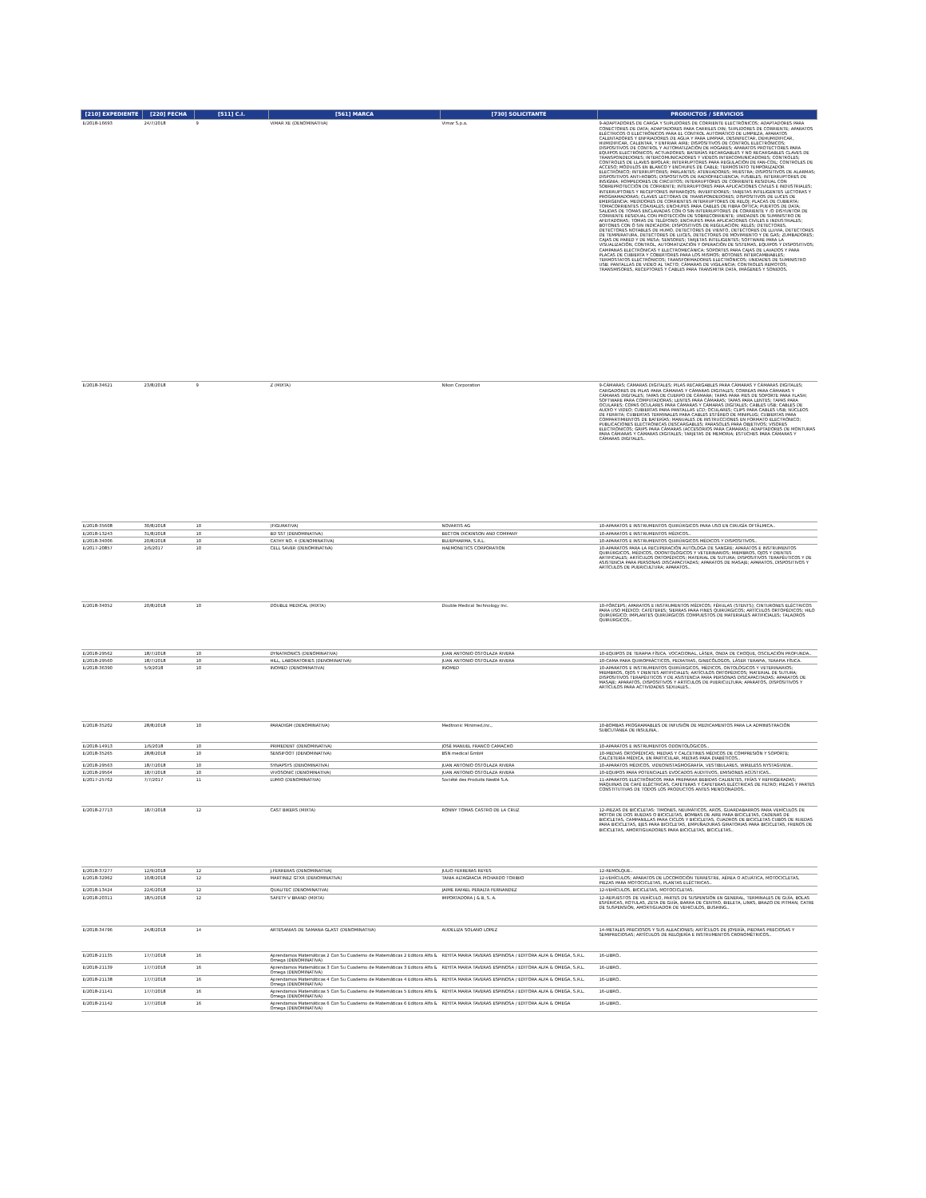| [210] EXPEDIENTE | [220] FECHA | [511] C.I. | [561] MARCA | [730] SOLICITANTE | PRODUCTOS / SERVICIOS |
| --- | --- | --- | --- | --- | --- |
| E/2018-16693 | 24/7/2018 | 9 | VIMAR XE (DENOMINATIVA) | Vimar S.p.a. | 9-ADAPTADORES DE CARGA Y SUPLIDORES DE CORRIENTE ELECTRÓNICOS; ADAPTADORES PARA CONECTORES DE DATA; ADAPTADORES PARA CARRILES DIN; SUPLIDORES DE CORRIENTE; APARATOS ELÉCTRICOS O ELECTRÓNICOS PARA EL CONTROL AUTOMÁTICO DE LIMPIEZA, APARATOS CALENTADORES Y ENFRIADORES DE AGUA Y PARA LIMPIAR, DESINFECTAR, DEHUMIDIFICAR, HUMIDIFICAR, CALENTAR, Y ENFRIAR AIRE; DISPOSITIVOS DE CONTROL ELECTRÓNICOS; DISPOSITIVOS DE CONTROL Y AUTOMATIZACIÓN DE HOGARES; APARATOS PROTECTORES PARA EQUIPOS ELECTRÓNICOS; ACTUADORES; BATERÍAS RECARGABLES Y NO RECARGABLES CLAVES DE TRANSPONDEDORES; INTERCOMUNICADORES Y VIDEOS INTERCOMUNICADORES; CONTROLES; CONTROLES DE LLAVES BIPOLAR; INTERRUPTORES PARA REGULACIÓN DE FAN-COIL; CONTROLES DE ACCESO; MÓDULOS EN BLANCO Y ENCHUFES DE CABLE; TERMOSTATO TEMPORIZADOR ELECTRÓNICO; INTERRUPTORES; PARLANTES; ATENUADORES; MUESTRA; DISPOSITIVOS DE ALARMAS; DISPOSITIVOS ANTI-ROBOS; DISPOSITIVOS DE RADIOFRECUENCIA; FUSIBLES; INTERRUPTORES DE INSIGNIA; ROMPEDORES DE CIRCUITOS; INTERRUPTORES DE CORRIENTE RESIDUAL CON SOBREPROTECCIÓN DE CORRIENTE; INTERRUPTORES PARA APLICACIONES CIVILES E INDUSTRIALES; INTERRUPTORES Y RECEPTORES INFRAROJOS; INVERTIDORES; TARJETAS INTELIGENTES LECTORAS Y PROGRAMADORAS; CLAVES LECTORAS DE TRANSPONDEDORES; DISPOSITIVOS DE LUCES DE EMERGENCIA; MEDIDORES DE CORRIENTES INTERRUPTORES DE RELOJ; PLACAS DE CUBIERTA; TOMACORRIENTES COAXIALES; ENCHUFES PARA CABLES DE FIBRA ÓPTICA; PUERTOS DE DATA; SALIDAS DE TOMAS ENCLAVADAS CON O SIN INTERRUPTORES DE CORRIENTE Y /O DISYUNTOR DE CORRIENTE RESIDUAL CON PROTECCIÓN DE SOBRECORRIENTE; UNIDADES DE SUMINISTRO DE AFEITADORAS; TOMAS DE TELÉFONO; ENCHUFES PARA APLICACIONES CIVILES E INDUSTRIALES; BOTONES CON Ó SIN INDICADOR; DISPOSITIVOS DE REGULACIÓN; RELÉS; DETECTORES, DETECTORES NOTABLES DE HUMO, DETECTORES DE VIENTO, DETECTORES DE LLUVIA, DETECTORES DE TEMPERATURA, DETECTORES DE LUCES, DETECTORES DE MOVIMIENTO Y DE GAS; ZUMBADORES; CAJAS DE PARED Y DE MESA; SENSORES; TARJETAS INTELIGENTES; SOFTWARE PARA LA VISUALIZACIÓN, CONTROL, AUTOMATIZACIÓN Y OPERACIÓN DE SISTEMAS, EQUIPOS Y DISPOSITIVOS; CAMPANAS ELECTRÓNICAS Y ELECTROMECÁNICA; SOPORTES PARA CAJAS DE LAVADOS Y PARA PLACAS DE CUBIERTA Y COBERTORES PARA LOS MISMOS; BOTONES INTERCAMBIABLES; TERMOSTATOS ELECTRÓNICOS; TRANSFORMADORES ELECTRÓNICOS; UNIDADES DE SUMINISTRO USB; PANTALLAS DE VIDEO AL TACTO; CÁMARAS DE VIGILANCIA; CONTROLES REMOTOS; TRANSMISORES, RECEPTORES Y CABLES PARA TRANSMITIR DATA, IMÁGENES Y SONIDOS. |
| E/2018-34621 | 23/8/2018 | 9 | Z (MIXTA) | Nikon Corporation | 9-CÁMARAS; CÁMARAS DIGITALES; PILAS RECARGABLES PARA CÁMARAS Y CÁMARAS DIGITALES; CARGADORES DE PILAS PARA CÁMARAS Y CÁMARAS DIGITALES; CORREAS PARA CÁMARAS Y CÁMARAS DIGITALES; TAPAS DE CUERPO DE CÁMARA; TAPAS PARA PIES DE SOPORTE PARA FLASH; SOFTWARE PARA COMPUTADORAS; LENTES PARA CÁMARAS; TAPAS PARA LENTES; TAPAS PARA OCULARES; COPAS OCULARES PARA CÁMARAS Y CÁMARAS DIGITALES; CABLES USB; CABLES DE AUDIO Y VIDEO; CUBIERTAS PARA PANTALLAS LCD; OCULARES; CLIPS PARA CABLES USB; NÚCLEOS DE FERRITA; CUBIERTAS TERMINALES PARA CABLES ESTÉREO DE MINIPLUG; CUBIERTAS PARA COMPARTIMIENTOS DE BATERÍAS; MANUALES DE INSTRUCCIONES EN FORMATO ELECTRÓNICO; PUBLICACIONES ELECTRÓNICAS DESCARGABLES; PARASOLES PARA OBJETIVOS; VISORES ELECTRÓNICOS; GRIPS PARA CÁMARAS (ACCESORIOS PARA CÁMARAS); ADAPTADORES DE MONTURAS PARA CÁMARAS Y CÁMARAS DIGITALES; TARJETAS DE MEMORIA; ESTUCHES PARA CÁMARAS Y CÁMARAS DIGITALES.. |
| E/2018-35608 | 30/8/2018 | 10 | (FIGURATIVA) | NOVARTIS AG | 10-APARATOS E INSTRUMENTOS QUIRÚRGICOS PARA USO EN CIRUGÍA OFTÁLMICA.. |
| E/2018-13243 | 31/8/2018 | 10 | BD SST (DENOMINATIVA) | BECTON DICKINSON AND COMPANY | 10-APARATOS E INSTRUMENTOS MÉDICOS.. |
| E/2018-34006 | 20/8/2018 | 10 | CATHY NO. 4 (DENOMINATIVA) | BLUEPHARMA, S.R.L. | 10-APARATOS E INSTRUMENTOS QUIRÚRGICOS MÉDICOS Y DISPOSITIVOS.. |
| E/2017-20857 | 2/6/2017 | 10 | CELL SAVER (DENOMINATIVA) | HAEMONETICS CORPORATION | 10-APARATOS PARA LA RECUPERACIÓN AUTÓLOGA DE SANGRE; APARATOS E INSTRUMENTOS QUIRÚRGICOS, MÉDICOS, ODONTOLÓGICOS Y VETERINARIOS; MIEMBROS, OJOS Y DIENTES ARTIFICIALES; ARTÍCULOS ORTOPÉDICOS; MATERIAL DE SUTURA; DISPOSITIVOS TERAPÉUTICOS Y DE ASISTENCIA PARA PERSONAS DISCAPACITADAS; APARATOS DE MASAJE; APARATOS, DISPOSITIVOS Y ARTÍCULOS DE PUERICULTURA; APARATOS.. |
| E/2018-34052 | 20/8/2018 | 10 | DOUBLE MEDICAL (MIXTA) | Double Medical Technology Inc. | 10-FÓRCEPS; APARATOS E INSTRUMENTOS MÉDICOS; FÉRULAS (STENTS); CINTURONES ELÉCTRICOS PARA USO MÉDICO; CATÉTERES; SIERRAS PARA FINES QUIRÚRGICOS; ARTÍCULOS ORTOPÉDICOS; HILO QUIRÚRGICO; IMPLANTES QUIRÚRGICOS COMPUESTOS DE MATERIALES ARTIFICIALES; TALADROS QUIRÚRGICOS.. |
| E/2018-29562 | 18/7/2018 | 10 | DYNATRONICS (DENOMINATIVA) | JUAN ANTONIO OSTOLAZA RIVERA | 10-EQUIPOS DE TERAPIA FÍSICA. VOCACIONAL, LÁSER, ONDA DE CHOQUE, OSCILACIÓN PROFUNDA.. |
| E/2018-29560 | 18/7/2018 | 10 | HILL, LABORATORIES (DENOMINATIVA) | JUAN ANTONIO OSTOLAZA RIVERA | 10-CAMA PARA QUIROPRÁCTICOS, PEDIATRAS, GINECÓLOGOS, LÁSER TERAPIA, TERAPIA FÍSICA. |
| E/2018-36390 | 5/9/2018 | 10 | INOMED (DENOMINATIVA) | INOMED | 10-APARATOS E INSTRUMENTOS QUIRÚRGICOS, MÉDICOS, ONTOLÓGICOS Y VETERINARIOS; MIEMBROS, OJOS Y DIENTES ARTIFICIALES; ARTÍCULOS ORTOPÉDICOS; MATERIAL DE SUTURA; DISPOSITIVOS TERAPÉUTICOS Y DE ASISTENCIA PARA PERSONAS DISCAPACITADAS; APARATOS DE MASAJE; APARATOS, DISPOSITIVOS Y ARTÍCULOS DE PUERICULTURA; APARATOS, DISPOSITIVOS Y ARTÍCULOS PARA ACTIVIDADES SEXUALES.. |
| E/2018-35202 | 28/8/2018 | 10 | PARADIGM (DENOMINATIVA) | Medtronic Minimed,Inc., | 10-BOMBAS PROGRAMABLES DE INFUSIÓN DE MEDICAMENTOS PARA LA ADMINISTRACIÓN SUBCUTÁNEA DE INSULINA.. |
| E/2018-14913 | 1/6/2018 | 10 | PRIMEDENT (DENOMINATIVA) | JOSÉ MANUEL FRANCO CAMACHO | 10-APARATOS E INSTRUMENTOS ODONTOLÓGICOS.. |
| E/2018-35265 | 28/8/2018 | 10 | SENSIFOOT (DENOMINATIVA) | BSN medical GmbH | 10-MEDIAS ORTOPÉDICAS; MEDIAS Y CALCETINES MÉDICOS DE COMPRESIÓN Y SOPORTE; CALCETERÍA MÉDICA, EN PARTICULAR, MEDIAS PARA DIABÉTICOS.. |
| E/2018-29563 | 18/7/2018 | 10 | SYNAPSYS (DENOMINATIVA) | JUAN ANTONIO OSTOLAZA RIVERA | 10-APARATOS MÉDICOS, VIDEONISTAGMOGRAFÍA, VESTIBULARES, WIRELESS NYSTAGVIEW.. |
| E/2018-29564 | 18/7/2018 | 10 | VIVOSONIC (DENOMINATIVA) | JUAN ANTONIO OSTOLAZA RIVERA | 10-EQUIPOS PARA POTENCIALES EVOCADOS AUDITIVOS, EMISIONES ACÚSTICAS.. |
| E/2017-25762 | 7/7/2017 | 11 | LUMIO (DENOMINATIVA) | Société des Produits Nestlé S.A. | 11-APARATOS ELECTRÓNICOS PARA PREPARAR BEBIDAS CALIENTES, FRÍAS Y REFRIGERADAS; MÁQUINAS DE CAFÉ ELÉCTRICAS, CAFETERAS Y CAFETERAS ELÉCTRICAS DE FILTRO; PIEZAS Y PARTES CONSTITUTIVAS DE TODOS LOS PRODUCTOS ANTES MENCIONADOS.. |
| E/2018-27713 | 18/7/2018 | 12 | CAST BIKERS (MIXTA) | RONNY TOMAS CASTRO DE LA CRUZ | 12-PIEZAS DE BICICLETAS: TIMONES, NEUMÁTICOS, AROS, GUARDABARROS PARA VEHÍCULOS DE MOTOR DE DOS RUEDAS O BICICLETAS, BOMBAS DE AIRE PARA BICICLETAS, CADENAS DE BICICLETAS, CAMPANILLAS PARA CICLOS Y BICICLETAS, CUADROS DE BICICLETAS CUBOS DE RUEDAS PARA BICICLETAS, EJES PARA BICICLETAS, EMPUÑADURAS GIRATORIAS PARA BICICLETAS, FRENOS DE BICICLETAS, AMORTIGUADORES PARA BICICLETAS, BICICLETAS.. |
| E/2018-37277 | 12/9/2018 | 12 | J.FERRERAS (DENOMINATIVA) | JULIO FERRERAS REYES | 12-REMOLQUE.. |
| E/2018-32962 | 10/8/2018 | 12 | MARTINEZ GTXR (DENOMINATIVA) | TANIA ALTAGRACIA PICHARDO TORIBIO | 12-VEHÍCULOS; APARATOS DE LOCOMOCIÓN TERRESTRE, AÉREA O ACUÁTICA, MOTOCICLETAS, PIEZAS PARA MOTOCICLETAS, PLANTAS ELÉCTRICAS.. |
| E/2018-13424 | 22/6/2018 | 12 | QUALITEC (DENOMINATIVA) | JAIME RAFAEL PERALTA FERNANDEZ | 12-VEHÍCULOS, BICICLETAS, MOTOCICLETAS. |
| E/2018-20311 | 18/5/2018 | 12 | SAFETY V BRAND (MIXTA) | IMPORTADORA J & B, S. A. | 12-REPUESTOS DE VEHÍCULO, PARTES DE SUSPENSIÓN EN GENERAL, TERMINALES DE GUÍA, BOLAS ESFÉRICAS, ROTULAS, ZETA DE GUÍA, BARRA DE CENTRO, BIELETA, LINKS, BRAZO DE PITMAN, CATRE DE SUSPENSIÓN, AMORTIGUADOR DE VEHICULOS, BUSHING.. |
| E/2018-34796 | 24/8/2018 | 14 | ARTESANIAS DE SAMANA GLAST (DENOMINATIVA) | AUDELIZA SOLANO LOPEZ | 14-METALES PRECIOSOS Y SUS ALEACIONES; ARTÍCULOS DE JOYERÍA, PIEDRAS PRECIOSAS Y SEMIPRECIOSAS; ARTÍCULOS DE RELOJERÍA E INSTRUMENTOS CRONOMÉTRICOS.. |
| E/2018-21135 | 17/7/2018 | 16 | Aprendamos Matemáticas 2 Con Su Cuaderno de Matemáticas 2 Editora Alfa & Omega (DENOMINATIVA) | REYITA MARIA TAVERAS ESPINOSA / EDITORA ALFA & OMEGA, S.R.L. | 16-LIBRO.. |
| E/2018-21139 | 17/7/2018 | 16 | Aprendamos Matemáticas 3 Con Su Cuaderno de Matemáticas 3 Editora Alfa & Omega (DENOMINATIVA) | REYITA MARIA TAVERAS ESPINOSA / EDITORA ALFA & OMEGA, S.R.L. | 16-LIBRO.. |
| E/2018-21138 | 17/7/2018 | 16 | Aprendamos Matemáticas 4 Con Su Cuaderno de Matemáticas 4 Editora Alfa & Omega (DENOMINATIVA) | REYITA MARIA TAVERAS ESPINOSA / EDITORA ALFA & OMEGA, S.R.L. | 16-LIBRO.. |
| E/2018-21141 | 17/7/2018 | 16 | Aprendamos Matemáticas 5 Con Su Cuaderno de Matemáticas 5 Editora Alfa & Omega (DENOMINATIVA) | REYITA MARIA TAVERAS ESPINOSA / EDITORA ALFA & OMEGA, S.R.L. | 16-LIBRO.. |
| E/2018-21142 | 17/7/2018 | 16 | Aprendamos Matemáticas 6 Con Su Cuaderno de Matemáticas 6 Editora Alfa & Omega (DENOMINATIVA) | REYITA MARIA TAVERAS ESPINOSA / EDITORA ALFA & OMEGA | 16-LIBRO.. |